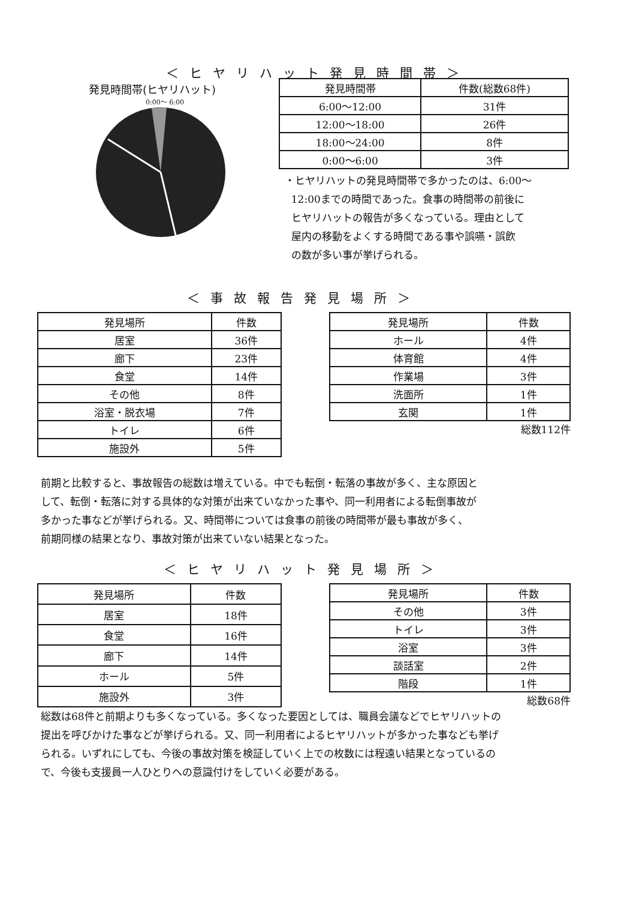＜ヒヤリハット発見時間帯＞
発見時間帯(ヒヤリハット)
0:00～ 6:00
| 発見時間帯 | 件数(総数68件) |
| --- | --- |
| 6:00～12:00 | 31件 |
| 12:00～18:00 | 26件 |
| 18:00～24:00 | 8件 |
| 0:00～6:00 | 3件 |
・ヒヤリハットの発見時間帯で多かったのは、6:00～
12:00までの時間であった。食事の時間帯の前後に
ヒヤリハットの報告が多くなっている。理由として
屋内の移動をよくする時間である事や誤嚥・誤飲
の数が多い事が挙げられる。
＜事故報告発見場所＞
| 発見場所 | 件数 |
| --- | --- |
| 居室 | 36件 |
| 廊下 | 23件 |
| 食堂 | 14件 |
| その他 | 8件 |
| 浴室・脱衣場 | 7件 |
| トイレ | 6件 |
| 施設外 | 5件 |
| 発見場所 | 件数 |
| --- | --- |
| ホール | 4件 |
| 体育館 | 4件 |
| 作業場 | 3件 |
| 洗面所 | 1件 |
| 玄関 | 1件 |
総数112件
前期と比較すると、事故報告の総数は増えている。中でも転倒・転落の事故が多く、主な原因と
して、転倒・転落に対する具体的な対策が出来ていなかった事や、同一利用者による転倒事故が
多かった事などが挙げられる。又、時間帯については食事の前後の時間帯が最も事故が多く、
前期同様の結果となり、事故対策が出来ていない結果となった。
＜ヒヤリハット発見場所＞
| 発見場所 | 件数 |
| --- | --- |
| 居室 | 18件 |
| 食堂 | 16件 |
| 廊下 | 14件 |
| ホール | 5件 |
| 施設外 | 3件 |
| 発見場所 | 件数 |
| --- | --- |
| その他 | 3件 |
| トイレ | 3件 |
| 浴室 | 3件 |
| 談話室 | 2件 |
| 階段 | 1件 |
総数68件
総数は68件と前期よりも多くなっている。多くなった要因としては、職員会議などでヒヤリハットの
提出を呼びかけた事などが挙げられる。又、同一利用者によるヒヤリハットが多かった事なども挙げ
られる。いずれにしても、今後の事故対策を検証していく上での枚数には程遠い結果となっているの
で、今後も支援員一人ひとりへの意識付けをしていく必要がある。